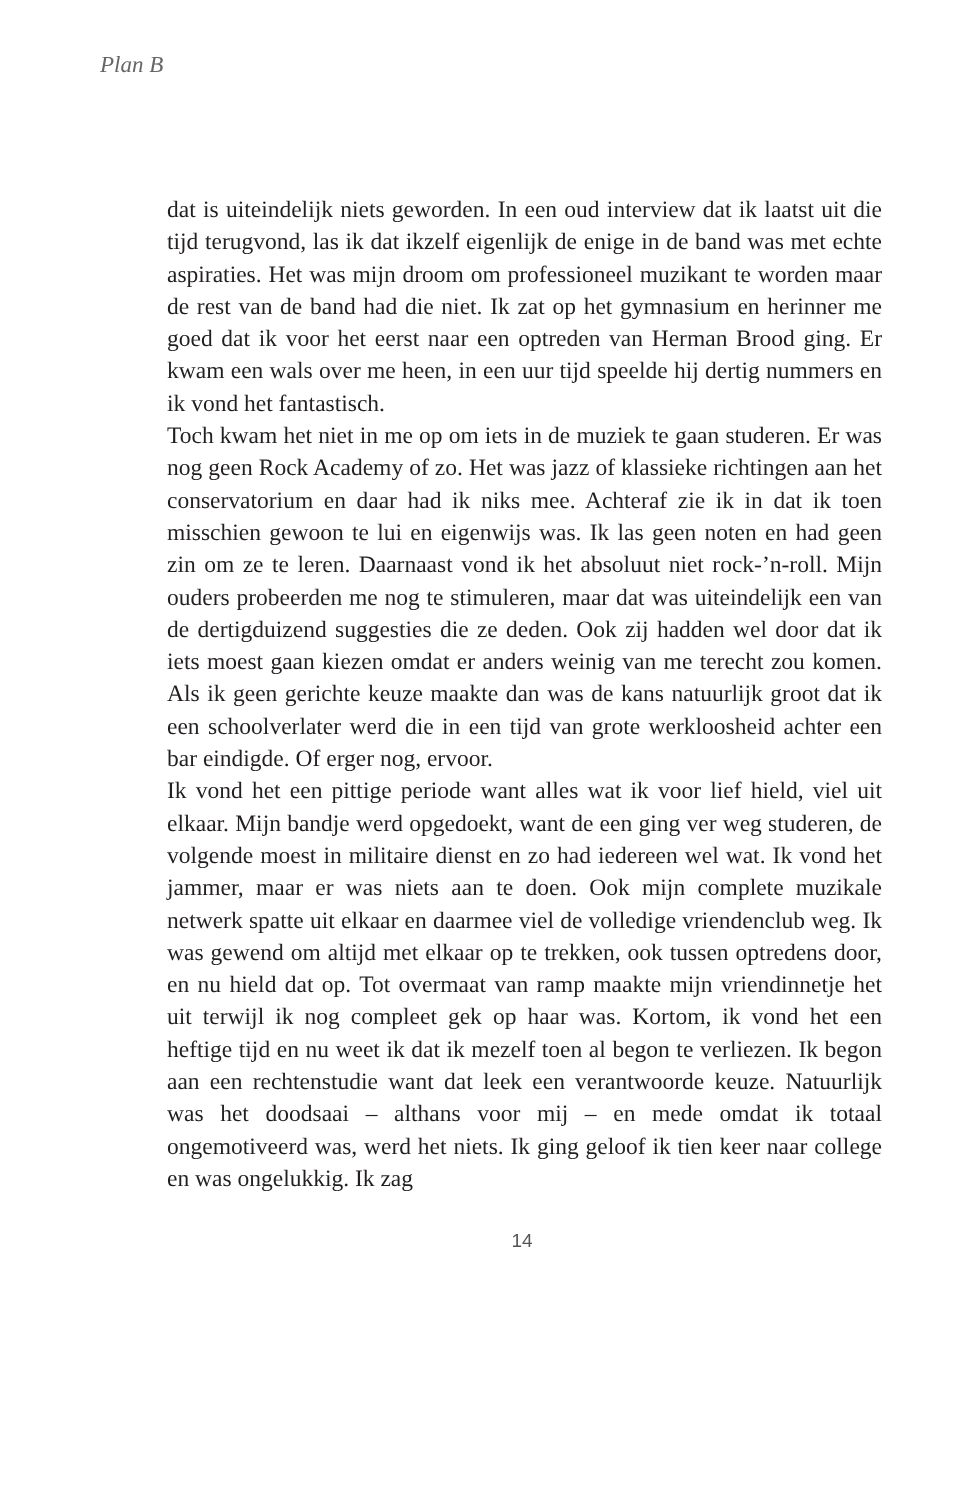Plan B
dat is uiteindelijk niets geworden. In een oud interview dat ik laatst uit die tijd terugvond, las ik dat ikzelf eigenlijk de enige in de band was met echte aspiraties. Het was mijn droom om professioneel muzikant te worden maar de rest van de band had die niet. Ik zat op het gymnasium en herinner me goed dat ik voor het eerst naar een optreden van Herman Brood ging. Er kwam een wals over me heen, in een uur tijd speelde hij dertig nummers en ik vond het fantastisch.
Toch kwam het niet in me op om iets in de muziek te gaan studeren. Er was nog geen Rock Academy of zo. Het was jazz of klassieke richtingen aan het conservatorium en daar had ik niks mee. Achteraf zie ik in dat ik toen misschien gewoon te lui en eigenwijs was. Ik las geen noten en had geen zin om ze te leren. Daarnaast vond ik het absoluut niet rock-’n-roll. Mijn ouders probeerden me nog te stimuleren, maar dat was uiteindelijk een van de dertigduizend suggesties die ze deden. Ook zij hadden wel door dat ik iets moest gaan kiezen omdat er anders weinig van me terecht zou komen. Als ik geen gerichte keuze maakte dan was de kans natuurlijk groot dat ik een schoolverlater werd die in een tijd van grote werkloosheid achter een bar eindigde. Of erger nog, ervoor.
Ik vond het een pittige periode want alles wat ik voor lief hield, viel uit elkaar. Mijn bandje werd opgedoekt, want de een ging ver weg studeren, de volgende moest in militaire dienst en zo had iedereen wel wat. Ik vond het jammer, maar er was niets aan te doen. Ook mijn complete muzikale netwerk spatte uit elkaar en daarmee viel de volledige vriendenclub weg. Ik was gewend om altijd met elkaar op te trekken, ook tussen optredens door, en nu hield dat op. Tot overmaat van ramp maakte mijn vriendinnetje het uit terwijl ik nog compleet gek op haar was. Kortom, ik vond het een heftige tijd en nu weet ik dat ik mezelf toen al begon te verliezen. Ik begon aan een rechtenstudie want dat leek een verantwoorde keuze. Natuurlijk was het doodsaai – althans voor mij – en mede omdat ik totaal ongemotiveerd was, werd het niets. Ik ging geloof ik tien keer naar college en was ongelukkig. Ik zag
14